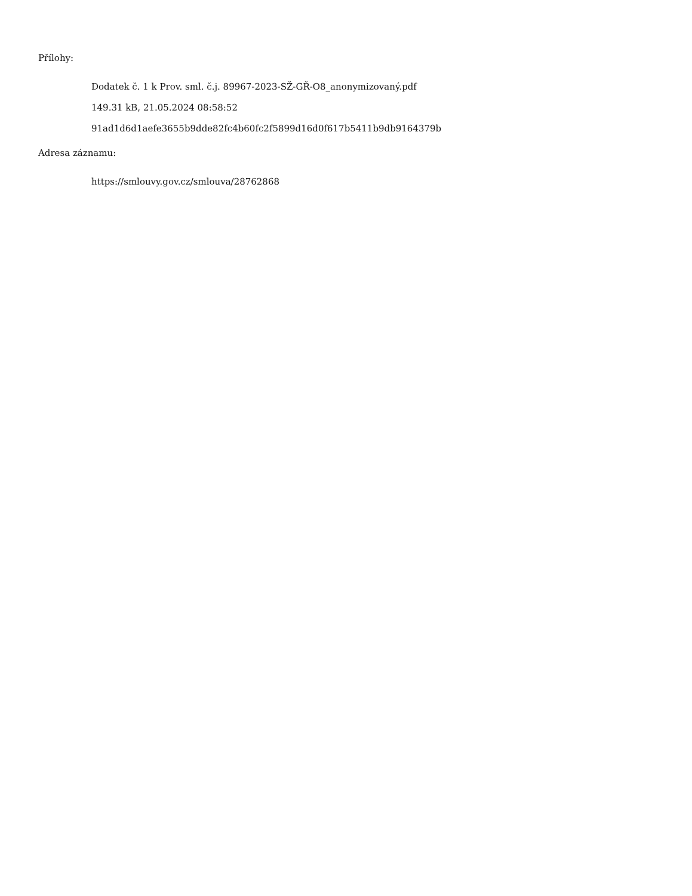Přílohy:
Dodatek č. 1 k Prov. sml. č.j. 89967-2023-SŽ-GŘ-O8_anonymizovaný.pdf
149.31 kB, 21.05.2024 08:58:52
91ad1d6d1aefe3655b9dde82fc4b60fc2f5899d16d0f617b5411b9db9164379b
Adresa záznamu:
https://smlouvy.gov.cz/smlouva/28762868